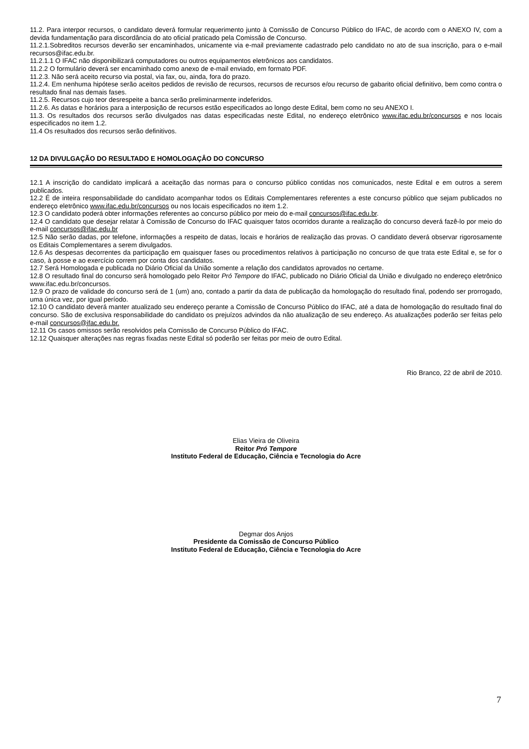11.2. Para interpor recursos, o candidato deverá formular requerimento junto à Comissão de Concurso Público do IFAC, de acordo com o ANEXO IV, com a devida fundamentação para discordância do ato oficial praticado pela Comissão de Concurso.
11.2.1.Sobreditos recursos deverão ser encaminhados, unicamente via e-mail previamente cadastrado pelo candidato no ato de sua inscrição, para o e-mail recursos@ifac.edu.br.
11.2.1.1 O IFAC não disponibilizará computadores ou outros equipamentos eletrônicos aos candidatos.
11.2.2 O formulário deverá ser encaminhado como anexo de e-mail enviado, em formato PDF.
11.2.3. Não será aceito recurso via postal, via fax, ou, ainda, fora do prazo.
11.2.4. Em nenhuma hipótese serão aceitos pedidos de revisão de recursos, recursos de recursos e/ou recurso de gabarito oficial definitivo, bem como contra o resultado final nas demais fases.
11.2.5. Recursos cujo teor desrespeite a banca serão preliminarmente indeferidos.
11.2.6. As datas e horários para a interposição de recursos estão especificados ao longo deste Edital, bem como no seu ANEXO I.
11.3. Os resultados dos recursos serão divulgados nas datas especificadas neste Edital, no endereço eletrônico www.ifac.edu.br/concursos e nos locais especificados no item 1.2.
11.4 Os resultados dos recursos serão definitivos.
12 DA DIVULGAÇÃO DO RESULTADO E HOMOLOGAÇÂO DO CONCURSO
12.1 A inscrição do candidato implicará a aceitação das normas para o concurso público contidas nos comunicados, neste Edital e em outros a serem publicados.
12.2 É de inteira responsabilidade do candidato acompanhar todos os Editais Complementares referentes a este concurso público que sejam publicados no endereço eletrônico www.ifac.edu.br/concursos ou nos locais especificados no item 1.2.
12.3 O candidato poderá obter informações referentes ao concurso público por meio do e-mail concursos@ifac.edu.br.
12.4 O candidato que desejar relatar à Comissão de Concurso do IFAC quaisquer fatos ocorridos durante a realização do concurso deverá fazê-lo por meio do e-mail concursos@ifac.edu.br
12.5 Não serão dadas, por telefone, informações a respeito de datas, locais e horários de realização das provas. O candidato deverá observar rigorosamente os Editais Complementares a serem divulgados.
12.6 As despesas decorrentes da participação em quaisquer fases ou procedimentos relativos à participação no concurso de que trata este Edital e, se for o caso, à posse e ao exercício correm por conta dos candidatos.
12.7 Será Homologada e publicada no Diário Oficial da União somente a relação dos candidatos aprovados no certame.
12.8 O resultado final do concurso será homologado pelo Reitor Pró Tempore do IFAC, publicado no Diário Oficial da União e divulgado no endereço eletrônico www.ifac.edu.br/concursos.
12.9 O prazo de validade do concurso será de 1 (um) ano, contado a partir da data de publicação da homologação do resultado final, podendo ser prorrogado, uma única vez, por igual período.
12.10 O candidato deverá manter atualizado seu endereço perante a Comissão de Concurso Público do IFAC, até a data de homologação do resultado final do concurso. São de exclusiva responsabilidade do candidato os prejuízos advindos da não atualização de seu endereço. As atualizações poderão ser feitas pelo e-mail concursos@ifac.edu.br.
12.11 Os casos omissos serão resolvidos pela Comissão de Concurso Público do IFAC.
12.12 Quaisquer alterações nas regras fixadas neste Edital só poderão ser feitas por meio de outro Edital.
Rio Branco, 22 de abril de 2010.
Elias Vieira de Oliveira
Reitor Pró Tempore
Instituto Federal de Educação, Ciência e Tecnologia do Acre
Degmar dos Anjos
Presidente da Comissão de Concurso Público
Instituto Federal de Educação, Ciência e Tecnologia do Acre
7